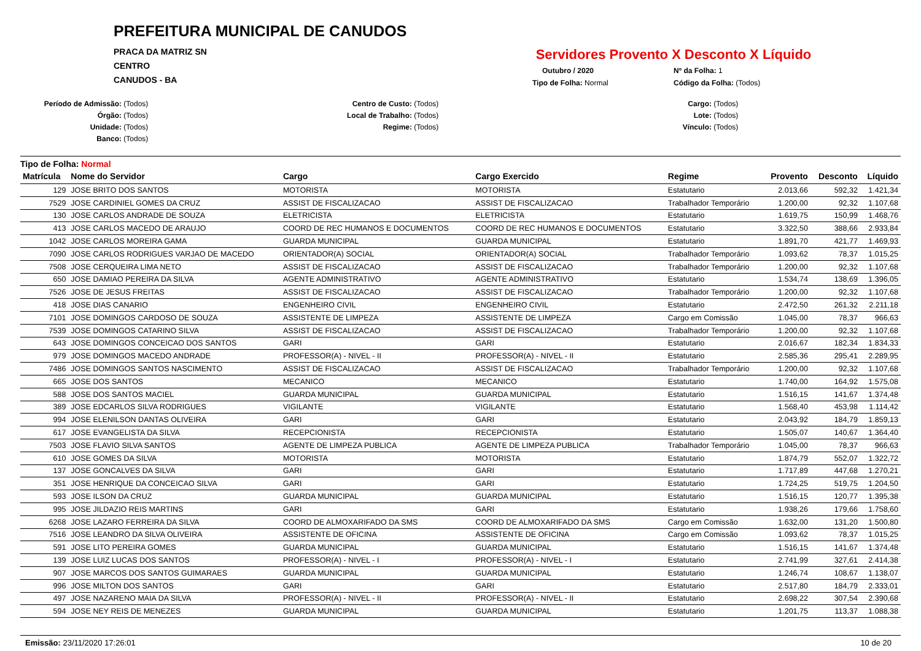PREFEITURA MUNICIPAL DE CANUDOS
PRACA DA MATRIZ SN
CENTRO
CANUDOS - BA
Servidores Provento X Desconto X Líquido
Outubro / 2020
Nº da Folha: 1
Tipo de Folha: Normal
Código da Folha: (Todos)
Período de Admissão: (Todos)
Órgão: (Todos)
Unidade: (Todos)
Banco: (Todos)
Centro de Custo: (Todos)
Local de Trabalho: (Todos)
Regime: (Todos)
Cargo: (Todos)
Lote: (Todos)
Vínculo: (Todos)
Tipo de Folha: Normal
| Matrícula | Nome do Servidor | Cargo | Cargo Exercido | Regime | Provento | Desconto | Líquido |
| --- | --- | --- | --- | --- | --- | --- | --- |
| 129 | JOSE BRITO DOS SANTOS | MOTORISTA | MOTORISTA | Estatutario | 2.013,66 | 592,32 | 1.421,34 |
| 7529 | JOSE CARDINIEL GOMES DA CRUZ | ASSIST DE FISCALIZACAO | ASSIST DE FISCALIZACAO | Trabalhador Temporário | 1.200,00 | 92,32 | 1.107,68 |
| 130 | JOSE CARLOS ANDRADE DE SOUZA | ELETRICISTA | ELETRICISTA | Estatutario | 1.619,75 | 150,99 | 1.468,76 |
| 413 | JOSE CARLOS MACEDO DE ARAUJO | COORD DE REC HUMANOS E DOCUMENTOS | COORD DE REC HUMANOS E DOCUMENTOS | Estatutario | 3.322,50 | 388,66 | 2.933,84 |
| 1042 | JOSE CARLOS MOREIRA GAMA | GUARDA MUNICIPAL | GUARDA MUNICIPAL | Estatutario | 1.891,70 | 421,77 | 1.469,93 |
| 7090 | JOSE CARLOS RODRIGUES VARJAO DE MACEDO | ORIENTADOR(A) SOCIAL | ORIENTADOR(A) SOCIAL | Trabalhador Temporário | 1.093,62 | 78,37 | 1.015,25 |
| 7508 | JOSE CERQUEIRA LIMA NETO | ASSIST DE FISCALIZACAO | ASSIST DE FISCALIZACAO | Trabalhador Temporário | 1.200,00 | 92,32 | 1.107,68 |
| 650 | JOSE DAMIAO PEREIRA DA SILVA | AGENTE ADMINISTRATIVO | AGENTE ADMINISTRATIVO | Estatutario | 1.534,74 | 138,69 | 1.396,05 |
| 7526 | JOSE DE JESUS FREITAS | ASSIST DE FISCALIZACAO | ASSIST DE FISCALIZACAO | Trabalhador Temporário | 1.200,00 | 92,32 | 1.107,68 |
| 418 | JOSE DIAS CANARIO | ENGENHEIRO CIVIL | ENGENHEIRO CIVIL | Estatutario | 2.472,50 | 261,32 | 2.211,18 |
| 7101 | JOSE DOMINGOS CARDOSO DE SOUZA | ASSISTENTE DE LIMPEZA | ASSISTENTE DE LIMPEZA | Cargo em Comissão | 1.045,00 | 78,37 | 966,63 |
| 7539 | JOSE DOMINGOS CATARINO SILVA | ASSIST DE FISCALIZACAO | ASSIST DE FISCALIZACAO | Trabalhador Temporário | 1.200,00 | 92,32 | 1.107,68 |
| 643 | JOSE DOMINGOS CONCEICAO DOS SANTOS | GARI | GARI | Estatutario | 2.016,67 | 182,34 | 1.834,33 |
| 979 | JOSE DOMINGOS MACEDO ANDRADE | PROFESSOR(A) - NIVEL - II | PROFESSOR(A) - NIVEL - II | Estatutario | 2.585,36 | 295,41 | 2.289,95 |
| 7486 | JOSE DOMINGOS SANTOS NASCIMENTO | ASSIST DE FISCALIZACAO | ASSIST DE FISCALIZACAO | Trabalhador Temporário | 1.200,00 | 92,32 | 1.107,68 |
| 665 | JOSE DOS SANTOS | MECANICO | MECANICO | Estatutario | 1.740,00 | 164,92 | 1.575,08 |
| 588 | JOSE DOS SANTOS MACIEL | GUARDA MUNICIPAL | GUARDA MUNICIPAL | Estatutario | 1.516,15 | 141,67 | 1.374,48 |
| 389 | JOSE EDCARLOS SILVA RODRIGUES | VIGILANTE | VIGILANTE | Estatutario | 1.568,40 | 453,98 | 1.114,42 |
| 994 | JOSE ELENILSON DANTAS OLIVEIRA | GARI | GARI | Estatutario | 2.043,92 | 184,79 | 1.859,13 |
| 617 | JOSE EVANGELISTA DA SILVA | RECEPCIONISTA | RECEPCIONISTA | Estatutario | 1.505,07 | 140,67 | 1.364,40 |
| 7503 | JOSE FLAVIO SILVA SANTOS | AGENTE DE LIMPEZA PUBLICA | AGENTE DE LIMPEZA PUBLICA | Trabalhador Temporário | 1.045,00 | 78,37 | 966,63 |
| 610 | JOSE GOMES DA SILVA | MOTORISTA | MOTORISTA | Estatutario | 1.874,79 | 552,07 | 1.322,72 |
| 137 | JOSE GONCALVES DA SILVA | GARI | GARI | Estatutario | 1.717,89 | 447,68 | 1.270,21 |
| 351 | JOSE HENRIQUE DA CONCEICAO SILVA | GARI | GARI | Estatutario | 1.724,25 | 519,75 | 1.204,50 |
| 593 | JOSE ILSON DA CRUZ | GUARDA MUNICIPAL | GUARDA MUNICIPAL | Estatutario | 1.516,15 | 120,77 | 1.395,38 |
| 995 | JOSE JILDAZIO REIS MARTINS | GARI | GARI | Estatutario | 1.938,26 | 179,66 | 1.758,60 |
| 6268 | JOSE LAZARO FERREIRA DA SILVA | COORD DE ALMOXARIFADO DA SMS | COORD DE ALMOXARIFADO DA SMS | Cargo em Comissão | 1.632,00 | 131,20 | 1.500,80 |
| 7516 | JOSE LEANDRO DA SILVA OLIVEIRA | ASSISTENTE DE OFICINA | ASSISTENTE DE OFICINA | Cargo em Comissão | 1.093,62 | 78,37 | 1.015,25 |
| 591 | JOSE LITO PEREIRA GOMES | GUARDA MUNICIPAL | GUARDA MUNICIPAL | Estatutario | 1.516,15 | 141,67 | 1.374,48 |
| 139 | JOSE LUIZ LUCAS DOS SANTOS | PROFESSOR(A) - NIVEL - I | PROFESSOR(A) - NIVEL - I | Estatutario | 2.741,99 | 327,61 | 2.414,38 |
| 907 | JOSE MARCOS DOS SANTOS GUIMARAES | GUARDA MUNICIPAL | GUARDA MUNICIPAL | Estatutario | 1.246,74 | 108,67 | 1.138,07 |
| 996 | JOSE MILTON DOS SANTOS | GARI | GARI | Estatutario | 2.517,80 | 184,79 | 2.333,01 |
| 497 | JOSE NAZARENO MAIA DA SILVA | PROFESSOR(A) - NIVEL - II | PROFESSOR(A) - NIVEL - II | Estatutario | 2.698,22 | 307,54 | 2.390,68 |
| 594 | JOSE NEY REIS DE MENEZES | GUARDA MUNICIPAL | GUARDA MUNICIPAL | Estatutario | 1.201,75 | 113,37 | 1.088,38 |
Emissão: 23/11/2020 17:26:01 10 de 20